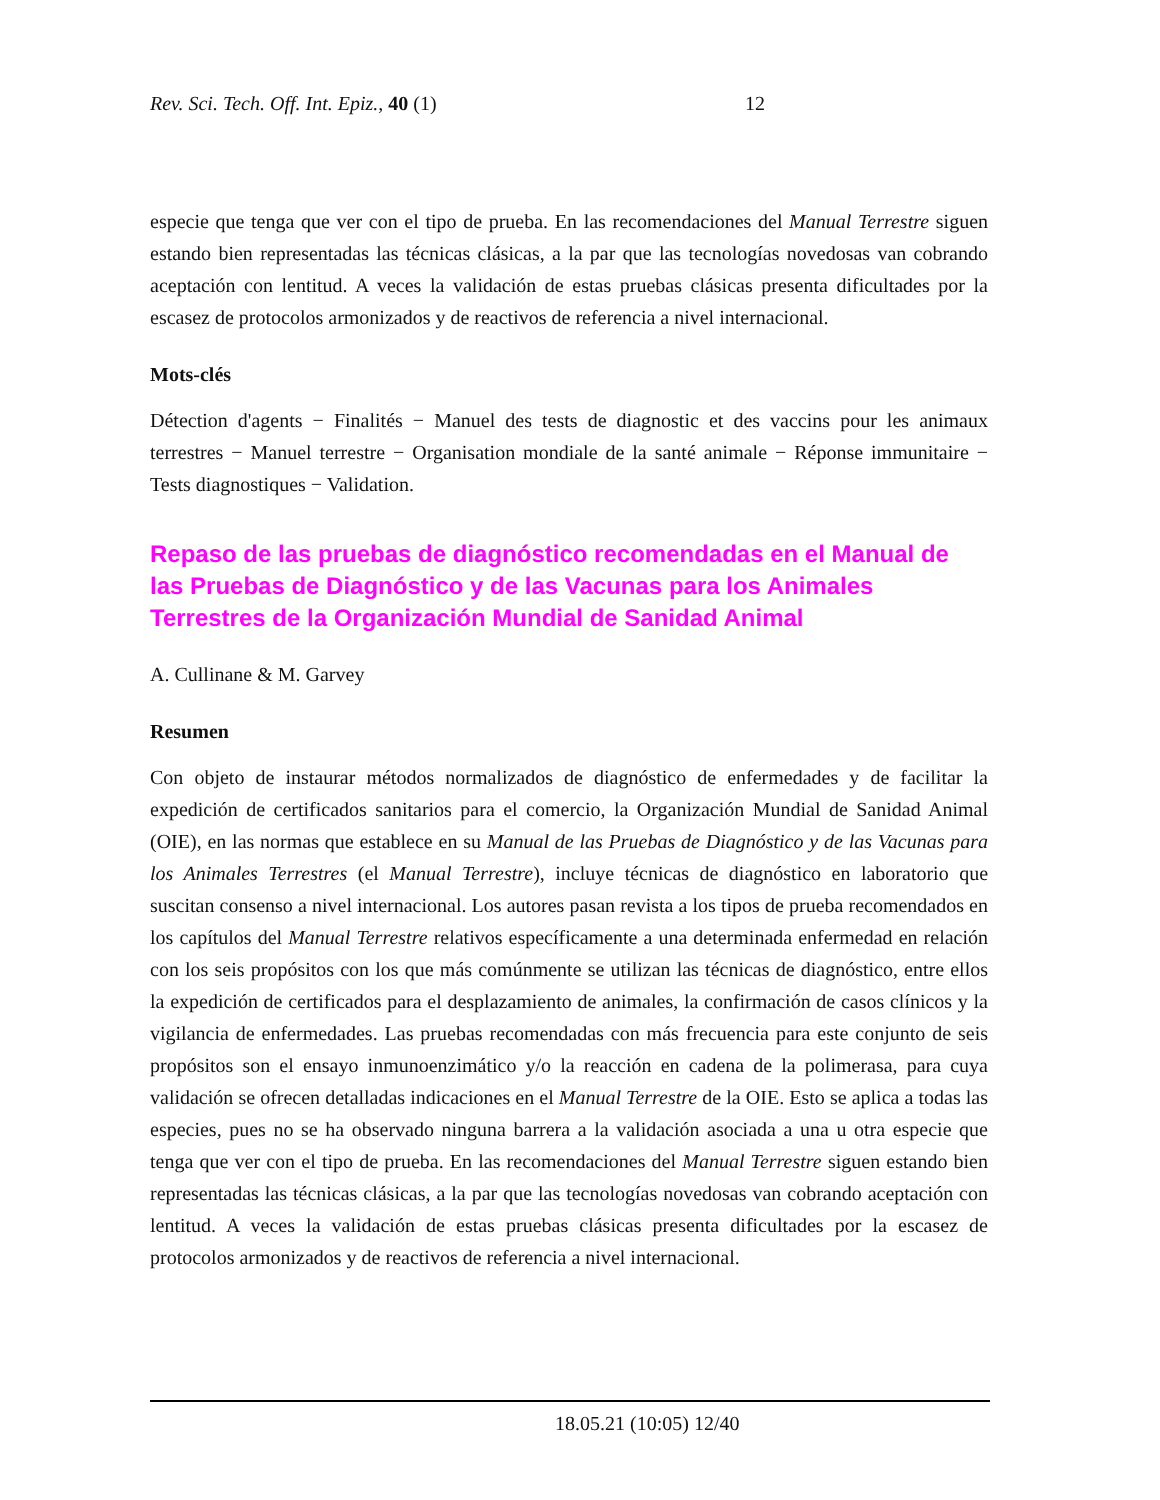Rev. Sci. Tech. Off. Int. Epiz., 40 (1) 12
especie que tenga que ver con el tipo de prueba. En las recomendaciones del Manual Terrestre siguen estando bien representadas las técnicas clásicas, a la par que las tecnologías novedosas van cobrando aceptación con lentitud. A veces la validación de estas pruebas clásicas presenta dificultades por la escasez de protocolos armonizados y de reactivos de referencia a nivel internacional.
Mots-clés
Détection d'agents − Finalités − Manuel des tests de diagnostic et des vaccins pour les animaux terrestres − Manuel terrestre − Organisation mondiale de la santé animale − Réponse immunitaire − Tests diagnostiques − Validation.
Repaso de las pruebas de diagnóstico recomendadas en el Manual de las Pruebas de Diagnóstico y de las Vacunas para los Animales Terrestres de la Organización Mundial de Sanidad Animal
A. Cullinane & M. Garvey
Resumen
Con objeto de instaurar métodos normalizados de diagnóstico de enfermedades y de facilitar la expedición de certificados sanitarios para el comercio, la Organización Mundial de Sanidad Animal (OIE), en las normas que establece en su Manual de las Pruebas de Diagnóstico y de las Vacunas para los Animales Terrestres (el Manual Terrestre), incluye técnicas de diagnóstico en laboratorio que suscitan consenso a nivel internacional. Los autores pasan revista a los tipos de prueba recomendados en los capítulos del Manual Terrestre relativos específicamente a una determinada enfermedad en relación con los seis propósitos con los que más comúnmente se utilizan las técnicas de diagnóstico, entre ellos la expedición de certificados para el desplazamiento de animales, la confirmación de casos clínicos y la vigilancia de enfermedades. Las pruebas recomendadas con más frecuencia para este conjunto de seis propósitos son el ensayo inmunoenzimático y/o la reacción en cadena de la polimerasa, para cuya validación se ofrecen detalladas indicaciones en el Manual Terrestre de la OIE. Esto se aplica a todas las especies, pues no se ha observado ninguna barrera a la validación asociada a una u otra especie que tenga que ver con el tipo de prueba. En las recomendaciones del Manual Terrestre siguen estando bien representadas las técnicas clásicas, a la par que las tecnologías novedosas van cobrando aceptación con lentitud. A veces la validación de estas pruebas clásicas presenta dificultades por la escasez de protocolos armonizados y de reactivos de referencia a nivel internacional.
18.05.21 (10:05) 12/40